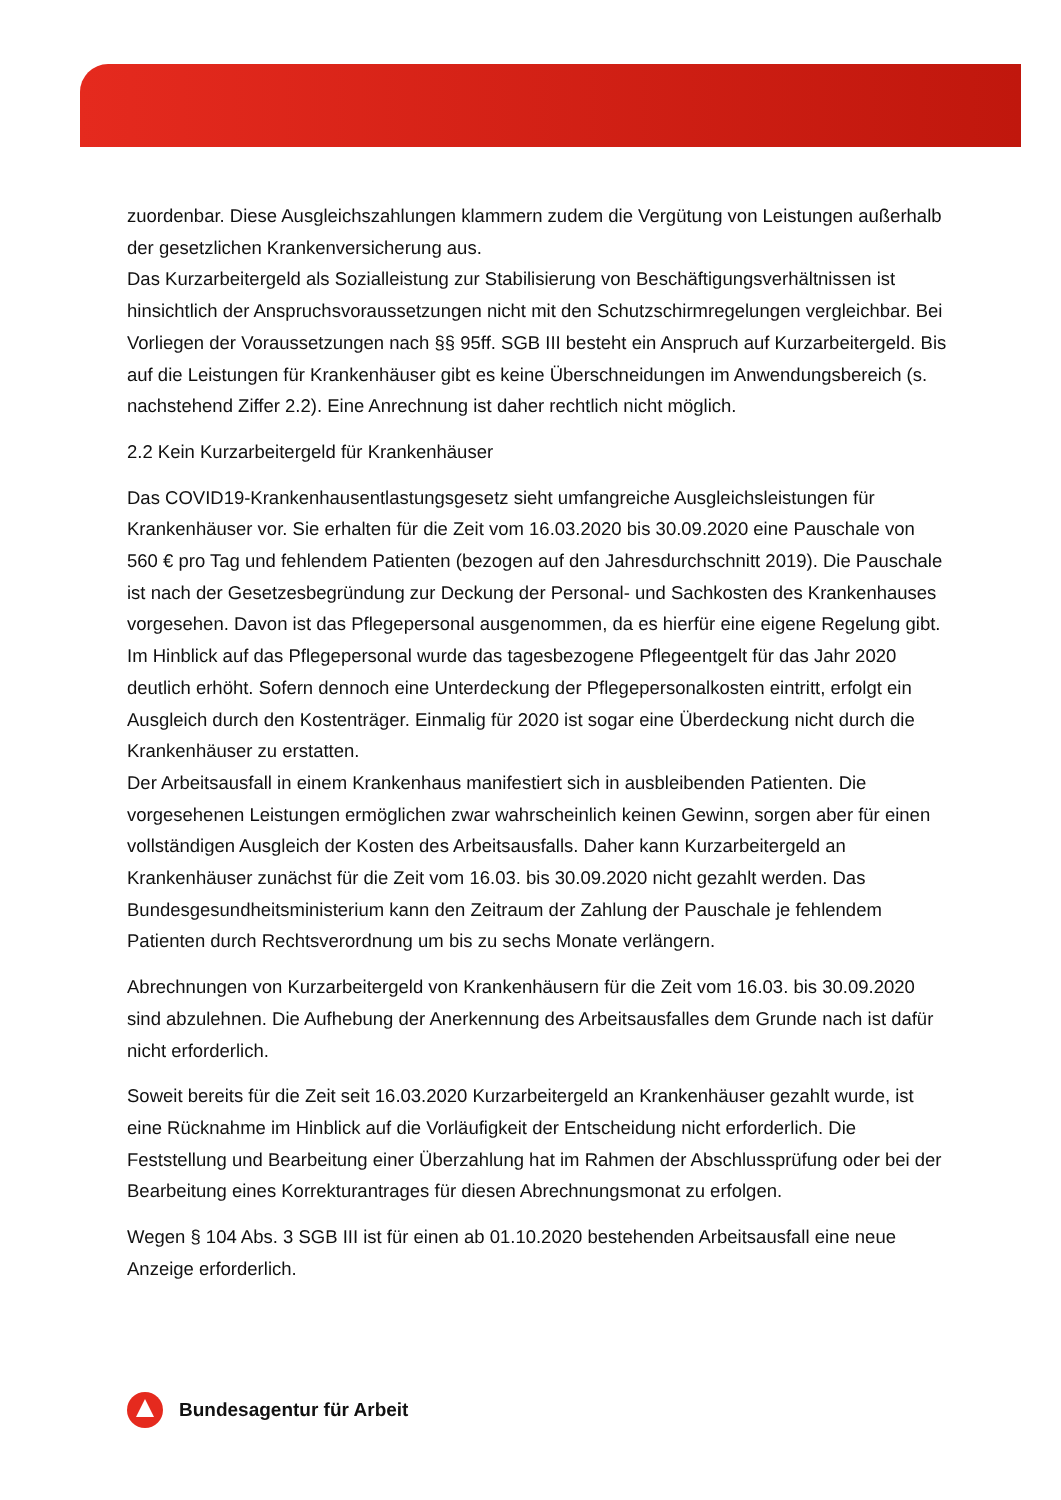zuordenbar. Diese Ausgleichszahlungen klammern zudem die Vergütung von Leistungen außerhalb der gesetzlichen Krankenversicherung aus.
Das Kurzarbeitergeld als Sozialleistung zur Stabilisierung von Beschäftigungsverhältnissen ist hinsichtlich der Anspruchsvoraussetzungen nicht mit den Schutzschirmregelungen vergleichbar. Bei Vorliegen der Voraussetzungen nach §§ 95ff. SGB III besteht ein Anspruch auf Kurzarbeitergeld. Bis auf die Leistungen für Krankenhäuser gibt es keine Überschneidungen im Anwendungsbereich (s. nachstehend Ziffer 2.2). Eine Anrechnung ist daher rechtlich nicht möglich.
2.2 Kein Kurzarbeitergeld für Krankenhäuser
Das COVID19-Krankenhausentlastungsgesetz sieht umfangreiche Ausgleichsleistungen für Krankenhäuser vor. Sie erhalten für die Zeit vom 16.03.2020 bis 30.09.2020 eine Pauschale von 560 € pro Tag und fehlendem Patienten (bezogen auf den Jahresdurchschnitt 2019). Die Pauschale ist nach der Gesetzesbegründung zur Deckung der Personal- und Sachkosten des Krankenhauses vorgesehen. Davon ist das Pflegepersonal ausgenommen, da es hierfür eine eigene Regelung gibt.
Im Hinblick auf das Pflegepersonal wurde das tagesbezogene Pflegeentgelt für das Jahr 2020 deutlich erhöht. Sofern dennoch eine Unterdeckung der Pflegepersonalkosten eintritt, erfolgt ein Ausgleich durch den Kostenträger. Einmalig für 2020 ist sogar eine Überdeckung nicht durch die Krankenhäuser zu erstatten.
Der Arbeitsausfall in einem Krankenhaus manifestiert sich in ausbleibenden Patienten. Die vorgesehenen Leistungen ermöglichen zwar wahrscheinlich keinen Gewinn, sorgen aber für einen vollständigen Ausgleich der Kosten des Arbeitsausfalls. Daher kann Kurzarbeitergeld an Krankenhäuser zunächst für die Zeit vom 16.03. bis 30.09.2020 nicht gezahlt werden. Das Bundesgesundheitsministerium kann den Zeitraum der Zahlung der Pauschale je fehlendem Patienten durch Rechtsverordnung um bis zu sechs Monate verlängern.
Abrechnungen von Kurzarbeitergeld von Krankenhäusern für die Zeit vom 16.03. bis 30.09.2020 sind abzulehnen. Die Aufhebung der Anerkennung des Arbeitsausfalles dem Grunde nach ist dafür nicht erforderlich.
Soweit bereits für die Zeit seit 16.03.2020 Kurzarbeitergeld an Krankenhäuser gezahlt wurde, ist eine Rücknahme im Hinblick auf die Vorläufigkeit der Entscheidung nicht erforderlich. Die Feststellung und Bearbeitung einer Überzahlung hat im Rahmen der Abschlussprüfung oder bei der Bearbeitung eines Korrekturantrages für diesen Abrechnungsmonat zu erfolgen.
Wegen § 104 Abs. 3 SGB III ist für einen ab 01.10.2020 bestehenden Arbeitsausfall eine neue Anzeige erforderlich.
Bundesagentur für Arbeit